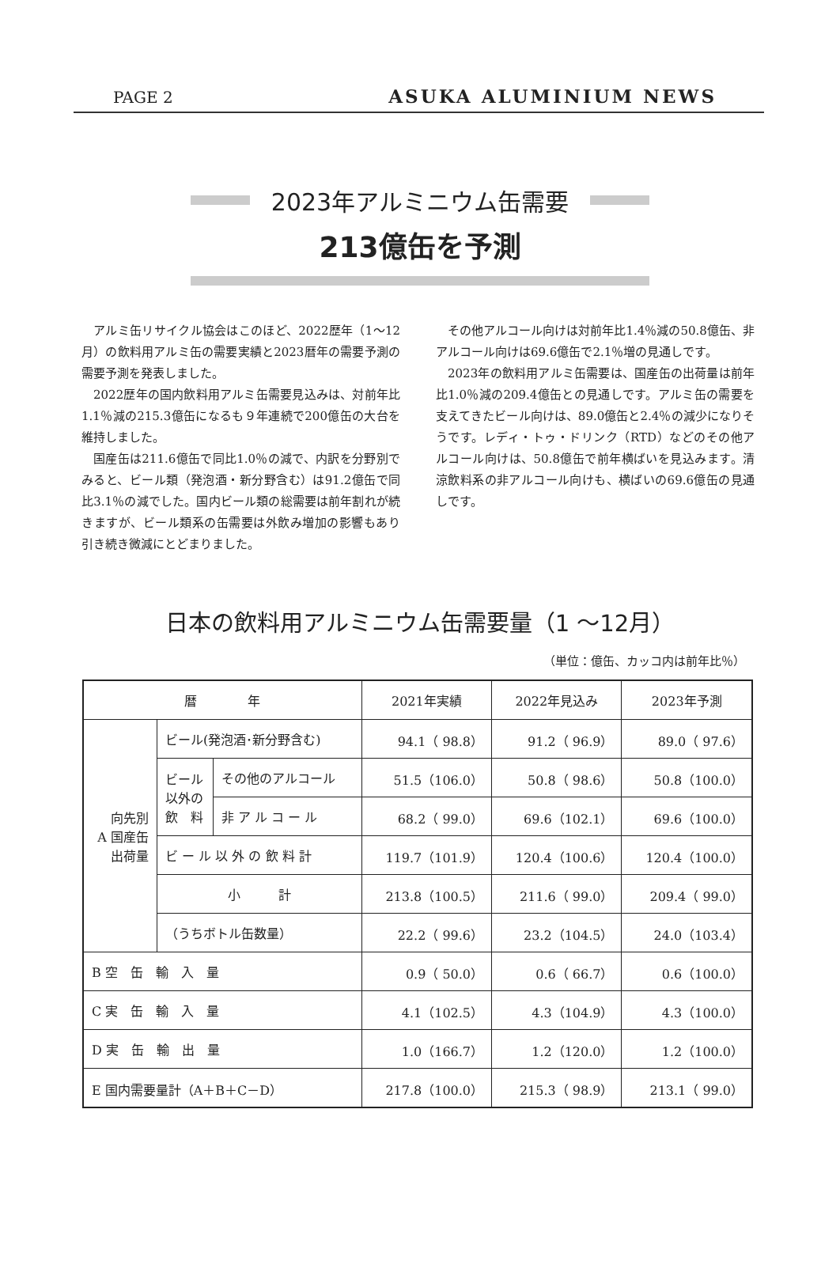PAGE 2 ASUKA ALUMINIUM NEWS
2023年アルミニウム缶需要
213億缶を予測
アルミ缶リサイクル協会はこのほど、2022歴年（1～12月）の飲料用アルミ缶の需要実績と2023暦年の需要予測の需要予測を発表しました。
2022歴年の国内飲料用アルミ缶需要見込みは、対前年比1.1％減の215.3億缶になるも９年連続で200億缶の大台を維持しました。
国産缶は211.6億缶で同比1.0％の減で、内訳を分野別でみると、ビール類（発泡酒・新分野含む）は91.2億缶で同比3.1％の減でした。国内ビール類の総需要は前年割れが続きますが、ビール類系の缶需要は外飲み増加の影響もあり引き続き微減にとどまりました。
その他アルコール向けは対前年比1.4％減の50.8億缶、非アルコール向けは69.6億缶で2.1％増の見通しです。
2023年の飲料用アルミ缶需要は、国産缶の出荷量は前年比1.0％減の209.4億缶との見通しです。アルミ缶の需要を支えてきたビール向けは、89.0億缶と2.4％の減少になりそうです。レディ・トゥ・ドリンク（RTD）などのその他アルコール向けは、50.8億缶で前年横ばいを見込みます。清涼飲料系の非アルコール向けも、横ばいの69.6億缶の見通しです。
日本の飲料用アルミニウム缶需要量（1 ～12月）
（単位：億缶、カッコ内は前年比％）
| 暦 年 | | | 2021年実績 | 2022年見込み | 2023年予測 |
| --- | --- | --- | --- | --- | --- |
| 向先別 A 国産缶 出荷量 | ビール(発泡酒･新分野含む) | | 94.1（ 98.8） | 91.2（ 96.9） | 89.0（ 97.6） |
| | ビール 以外の 飲 料 | その他のアルコール | 51.5（106.0） | 50.8（ 98.6） | 50.8（100.0） |
| | | 非 ア ル コ ー ル | 68.2（ 99.0） | 69.6（102.1） | 69.6（100.0） |
| | ビ ー ル 以 外 の 飲 料 計 | | 119.7（101.9） | 120.4（100.6） | 120.4（100.0） |
| | 小 計 | | 213.8（100.5） | 211.6（ 99.0） | 209.4（ 99.0） |
| | （うちボトル缶数量） | | 22.2（ 99.6） | 23.2（104.5） | 24.0（103.4） |
| B 空 缶 輸 入 量 | | | 0.9（ 50.0） | 0.6（ 66.7） | 0.6（100.0） |
| C 実 缶 輸 入 量 | | | 4.1（102.5） | 4.3（104.9） | 4.3（100.0） |
| D 実 缶 輸 出 量 | | | 1.0（166.7） | 1.2（120.0） | 1.2（100.0） |
| E 国内需要量計（A＋B＋C－D） | | | 217.8（100.0） | 215.3（ 98.9） | 213.1（ 99.0） |